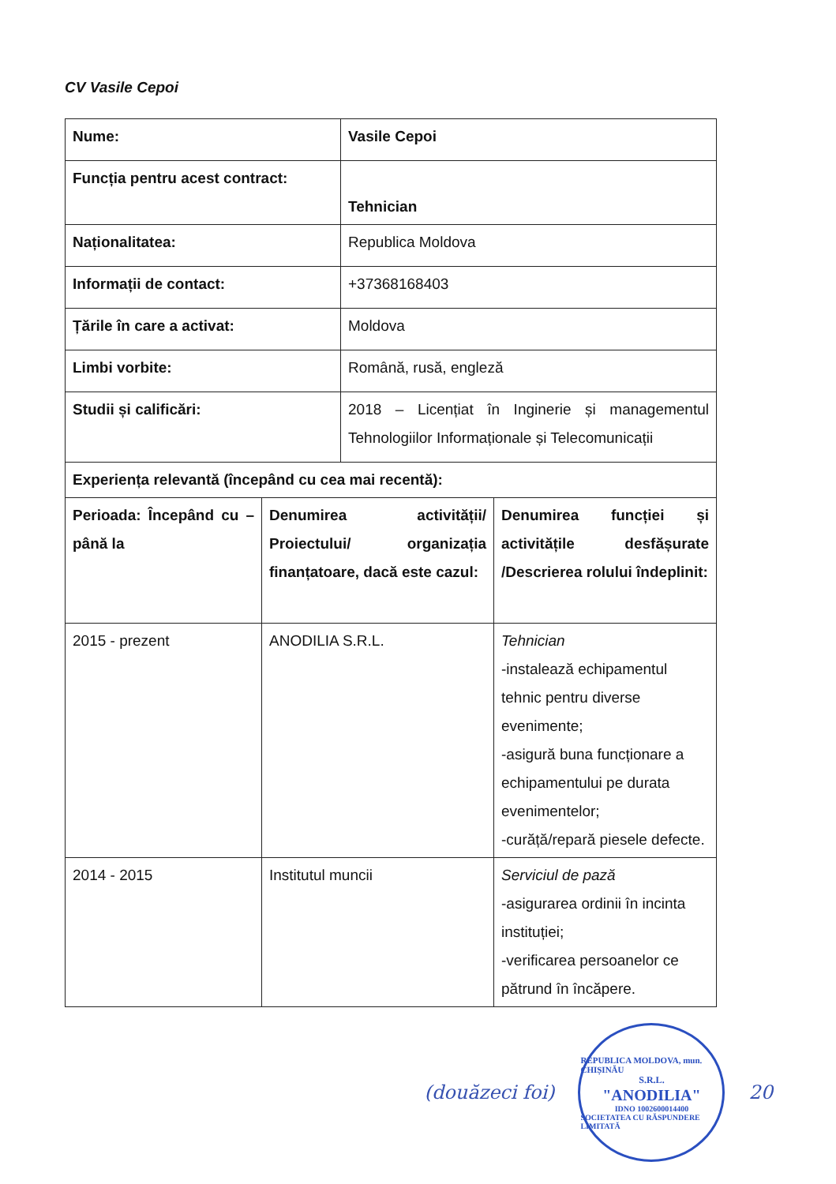CV Vasile Cepoi
| Nume: | Vasile Cepoi |
| Funcția pentru acest contract: | Tehnician |
| Naționalitatea: | Republica Moldova |
| Informații de contact: | +37368168403 |
| Țările în care a activat: | Moldova |
| Limbi vorbite: | Română, rusă, engleză |
| Studii și calificări: | 2018 – Licențiat în Inginerie și managementul Tehnologiilor Informaționale și Telecomunicații |
| Experiența relevantă (începând cu cea mai recentă): | |
| Perioada: Începând cu – până la | Denumirea activității/ Proiectului/ organizația finanțatoare, dacă este cazul: | Denumirea funcției și activitățile desfășurate /Descrierea rolului îndeplinit: |
| 2015 - prezent | ANODILIA S.R.L. | Tehnician -instalează echipamentul tehnic pentru diverse evenimente; -asigură buna funcționare a echipamentului pe durata evenimentelor; -curăță/repară piesele defecte. |
| 2014 - 2015 | Institutul muncii | Serviciul de pază -asigurarea ordinii în incinta instituției; -verificarea persoanelor ce pătrund în încăpere. |
(douăzeci foi)
REPUBLICA MOLDOVA, mun. CHIȘINĂU
S.R.L.
"ANODILIA"
IDNO 1002600014400
SOCIETATEA CU RĂSPUNDERE LIMITATĂ
20